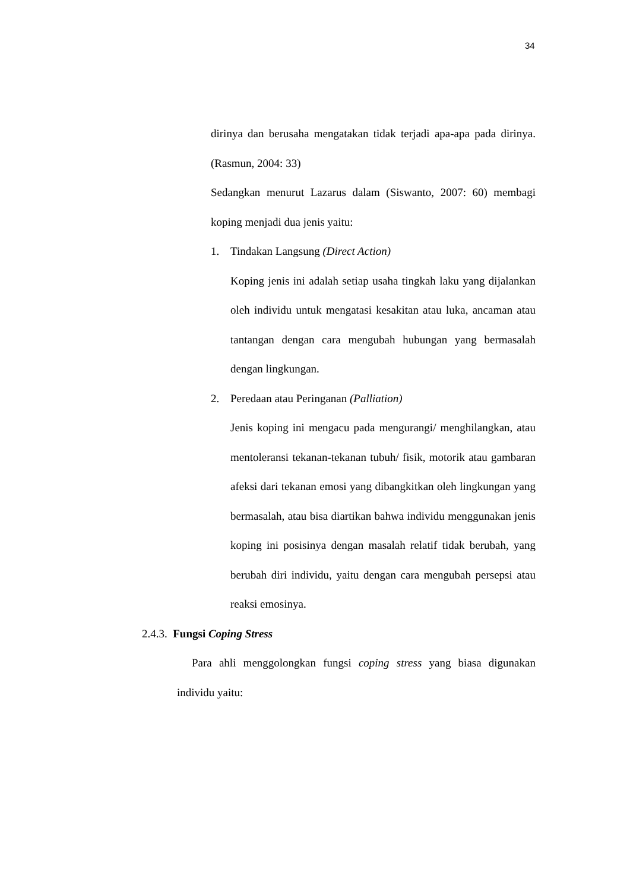34
dirinya dan berusaha mengatakan tidak terjadi apa-apa pada dirinya. (Rasmun, 2004: 33)
Sedangkan menurut Lazarus dalam (Siswanto, 2007: 60) membagi koping menjadi dua jenis yaitu:
1. Tindakan Langsung (Direct Action)
Koping jenis ini adalah setiap usaha tingkah laku yang dijalankan oleh individu untuk mengatasi kesakitan atau luka, ancaman atau tantangan dengan cara mengubah hubungan yang bermasalah dengan lingkungan.
2. Peredaan atau Peringanan (Palliation)
Jenis koping ini mengacu pada mengurangi/ menghilangkan, atau mentoleransi tekanan-tekanan tubuh/ fisik, motorik atau gambaran afeksi dari tekanan emosi yang dibangkitkan oleh lingkungan yang bermasalah, atau bisa diartikan bahwa individu menggunakan jenis koping ini posisinya dengan masalah relatif tidak berubah, yang berubah diri individu, yaitu dengan cara mengubah persepsi atau reaksi emosinya.
2.4.3. Fungsi Coping Stress
Para ahli menggolongkan fungsi coping stress yang biasa digunakan individu yaitu: